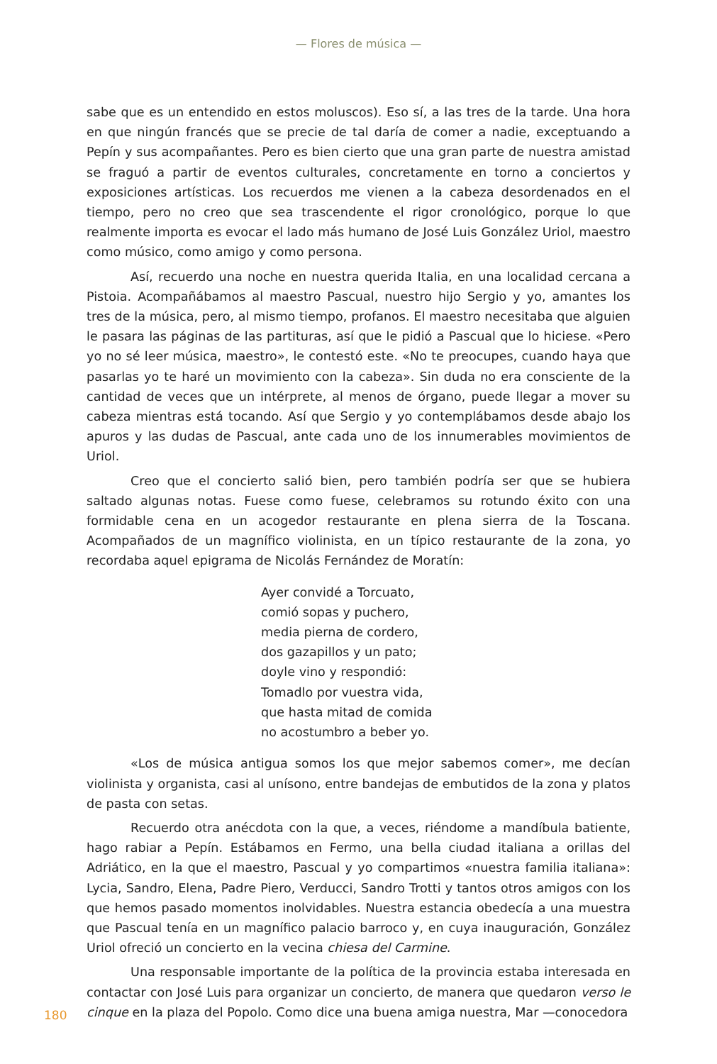— Flores de música —
sabe que es un entendido en estos moluscos). Eso sí, a las tres de la tarde. Una hora en que ningún francés que se precie de tal daría de comer a nadie, exceptuando a Pepín y sus acompañantes. Pero es bien cierto que una gran parte de nuestra amistad se fraguó a partir de eventos culturales, concretamente en torno a conciertos y exposiciones artísticas. Los recuerdos me vienen a la cabeza desordenados en el tiempo, pero no creo que sea trascendente el rigor cronológico, porque lo que realmente importa es evocar el lado más humano de José Luis González Uriol, maestro como músico, como amigo y como persona.
Así, recuerdo una noche en nuestra querida Italia, en una localidad cercana a Pistoia. Acompañábamos al maestro Pascual, nuestro hijo Sergio y yo, amantes los tres de la música, pero, al mismo tiempo, profanos. El maestro necesitaba que alguien le pasara las páginas de las partituras, así que le pidió a Pascual que lo hiciese. «Pero yo no sé leer música, maestro», le contestó este. «No te preocupes, cuando haya que pasarlas yo te haré un movimiento con la cabeza». Sin duda no era consciente de la cantidad de veces que un intérprete, al menos de órgano, puede llegar a mover su cabeza mientras está tocando. Así que Sergio y yo contemplábamos desde abajo los apuros y las dudas de Pascual, ante cada uno de los innumerables movimientos de Uriol.
Creo que el concierto salió bien, pero también podría ser que se hubiera saltado algunas notas. Fuese como fuese, celebramos su rotundo éxito con una formidable cena en un acogedor restaurante en plena sierra de la Toscana. Acompañados de un magnífico violinista, en un típico restaurante de la zona, yo recordaba aquel epigrama de Nicolás Fernández de Moratín:
Ayer convidé a Torcuato,
comió sopas y puchero,
media pierna de cordero,
dos gazapillos y un pato;
doyle vino y respondió:
Tomadlo por vuestra vida,
que hasta mitad de comida
no acostumbro a beber yo.
«Los de música antigua somos los que mejor sabemos comer», me decían violinista y organista, casi al unísono, entre bandejas de embutidos de la zona y platos de pasta con setas.
Recuerdo otra anécdota con la que, a veces, riéndome a mandíbula batiente, hago rabiar a Pepín. Estábamos en Fermo, una bella ciudad italiana a orillas del Adriático, en la que el maestro, Pascual y yo compartimos «nuestra familia italiana»: Lycia, Sandro, Elena, Padre Piero, Verducci, Sandro Trotti y tantos otros amigos con los que hemos pasado momentos inolvidables. Nuestra estancia obedecía a una muestra que Pascual tenía en un magnífico palacio barroco y, en cuya inauguración, González Uriol ofreció un concierto en la vecina chiesa del Carmine.
Una responsable importante de la política de la provincia estaba interesada en contactar con José Luis para organizar un concierto, de manera que quedaron verso le cinque en la plaza del Popolo. Como dice una buena amiga nuestra, Mar —conocedora
180